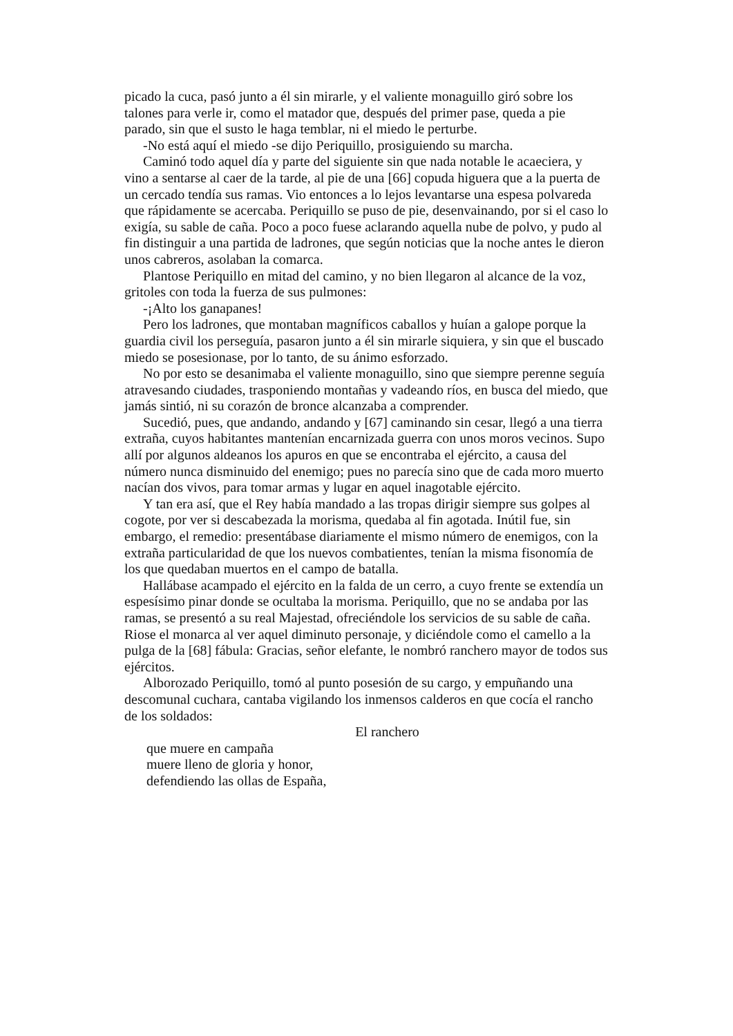picado la cuca, pasó junto a él sin mirarle, y el valiente monaguillo giró sobre los talones para verle ir, como el matador que, después del primer pase, queda a pie parado, sin que el susto le haga temblar, ni el miedo le perturbe.
-No está aquí el miedo -se dijo Periquillo, prosiguiendo su marcha.
Caminó todo aquel día y parte del siguiente sin que nada notable le acaeciera, y vino a sentarse al caer de la tarde, al pie de una [66] copuda higuera que a la puerta de un cercado tendía sus ramas. Vio entonces a lo lejos levantarse una espesa polvareda que rápidamente se acercaba. Periquillo se puso de pie, desenvainando, por si el caso lo exigía, su sable de caña. Poco a poco fuese aclarando aquella nube de polvo, y pudo al fin distinguir a una partida de ladrones, que según noticias que la noche antes le dieron unos cabreros, asolaban la comarca.
Plantose Periquillo en mitad del camino, y no bien llegaron al alcance de la voz, gritoles con toda la fuerza de sus pulmones:
-¡Alto los ganapanes!
Pero los ladrones, que montaban magníficos caballos y huían a galope porque la guardia civil los perseguía, pasaron junto a él sin mirarle siquiera, y sin que el buscado miedo se posesionase, por lo tanto, de su ánimo esforzado.
No por esto se desanimaba el valiente monaguillo, sino que siempre perenne seguía atravesando ciudades, trasponiendo montañas y vadeando ríos, en busca del miedo, que jamás sintió, ni su corazón de bronce alcanzaba a comprender.
Sucedió, pues, que andando, andando y [67] caminando sin cesar, llegó a una tierra extraña, cuyos habitantes mantenían encarnizada guerra con unos moros vecinos. Supo allí por algunos aldeanos los apuros en que se encontraba el ejército, a causa del número nunca disminuido del enemigo; pues no parecía sino que de cada moro muerto nacían dos vivos, para tomar armas y lugar en aquel inagotable ejército.
Y tan era así, que el Rey había mandado a las tropas dirigir siempre sus golpes al cogote, por ver si descabezada la morisma, quedaba al fin agotada. Inútil fue, sin embargo, el remedio: presentábase diariamente el mismo número de enemigos, con la extraña particularidad de que los nuevos combatientes, tenían la misma fisonomía de los que quedaban muertos en el campo de batalla.
Hallábase acampado el ejército en la falda de un cerro, a cuyo frente se extendía un espesísimo pinar donde se ocultaba la morisma. Periquillo, que no se andaba por las ramas, se presentó a su real Majestad, ofreciéndole los servicios de su sable de caña. Riose el monarca al ver aquel diminuto personaje, y diciéndole como el camello a la pulga de la [68] fábula: Gracias, señor elefante, le nombró ranchero mayor de todos sus ejércitos.
Alborozado Periquillo, tomó al punto posesión de su cargo, y empuñando una descomunal cuchara, cantaba vigilando los inmensos calderos en que cocía el rancho de los soldados:
El ranchero
que muere en campaña
muere lleno de gloria y honor,
defendiendo las ollas de España,